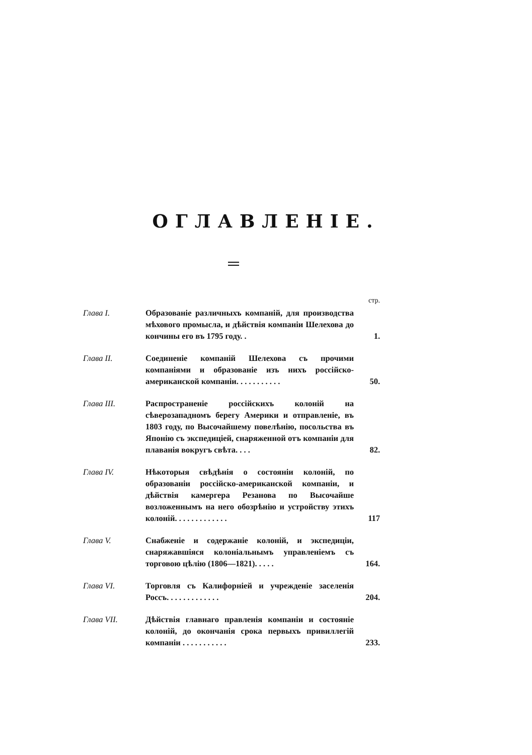ОГЛАВЛЕНІЕ.
стр.
Глава I. Образованіе различныхъ компаній, для производства мѣхового промысла, и дѣйствія компаніи Шелехова до кончины его въ 1795 году. .
1.
Глава II. Соединеніе компаній Шелехова съ прочими компаніями и образованіе изъ нихъ россійско-американской компаніи. . . . . . . . . . .
50.
Глава III. Распространеніе россійскихъ колоній на сѣверозападномъ берегу Америки и отправленіе, въ 1803 году, по Высочайшему повелѣнію, посольства въ Японію съ экспедиціей, снаряженной отъ компаніи для плаванія вокругъ свѣта. . . .
82.
Глава IV. Нѣкоторыя свѣдѣнія о состояніи колоній, по образованіи россійско-американской компаніи, и дѣйствія камергера Резанова по Высочайше возложеннымъ на него обозрѣнію и устройству этихъ колоній. . . . . . . . . . . . .
117
Глава V. Снабженіе и содержаніе колоній, и экспедиціи, снаряжавшіяся колоніальнымъ управленіемъ съ торговою цѣлію (1806—1821). . . . .
164.
Глава VI. Торговля съ Калифорніей и учрежденіе заселенія Россъ. . . . . . . . . . . . .
204.
Глава VII. Дѣйствія главнаго правленія компаніи и состояніе колоній, до окончанія срока первыхъ привиллегій компаніи . . . . . . . . . . .
233.